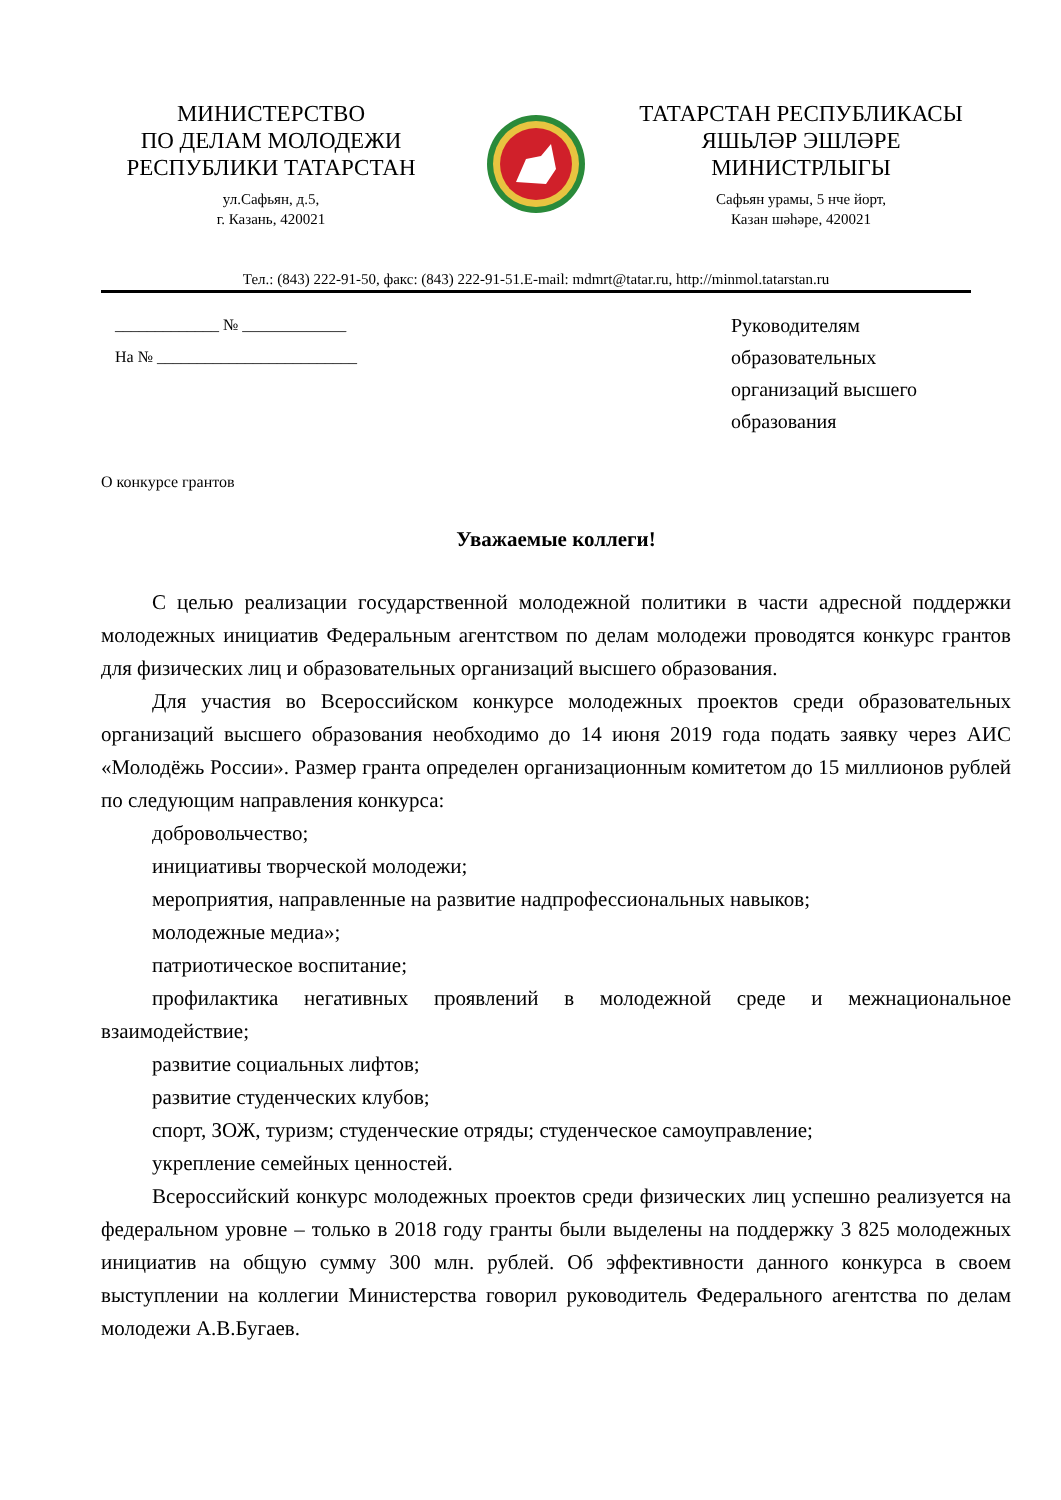МИНИСТЕРСТВО
ПО ДЕЛАМ МОЛОДЕЖИ
РЕСПУБЛИКИ ТАТАРСТАН
ул.Сафьян, д.5,
г. Казань, 420021
ТАТАРСТАН РЕСПУБЛИКАСЫ
ЯШЬЛӘР ЭШЛӘРЕ
МИНИСТРЛЫГЫ
Сафьян урамы, 5 нче йорт,
Казан шәһәре, 420021
Тел.: (843) 222-91-50, факс: (843) 222-91-51.E-mail: mdmrt@tatar.ru, http://minmol.tatarstan.ru
_____________ № _____________
На № _________________________
Руководителям образовательных организаций высшего образования
О конкурсе грантов
Уважаемые коллеги!
С целью реализации государственной молодежной политики в части адресной поддержки молодежных инициатив Федеральным агентством по делам молодежи проводятся конкурс грантов для физических лиц и образовательных организаций высшего образования.
Для участия во Всероссийском конкурсе молодежных проектов среди образовательных организаций высшего образования необходимо до 14 июня 2019 года подать заявку через АИС «Молодёжь России». Размер гранта определен организационным комитетом до 15 миллионов рублей по следующим направления конкурса:
добровольчество;
инициативы творческой молодежи;
мероприятия, направленные на развитие надпрофессиональных навыков;
молодежные медиа»;
патриотическое воспитание;
профилактика негативных проявлений в молодежной среде и межнациональное взаимодействие;
развитие социальных лифтов;
развитие студенческих клубов;
спорт, ЗОЖ, туризм; студенческие отряды; студенческое самоуправление;
укрепление семейных ценностей.
Всероссийский конкурс молодежных проектов среди физических лиц успешно реализуется на федеральном уровне – только в 2018 году гранты были выделены на поддержку 3 825 молодежных инициатив на общую сумму 300 млн. рублей. Об эффективности данного конкурса в своем выступлении на коллегии Министерства говорил руководитель Федерального агентства по делам молодежи А.В.Бугаев.